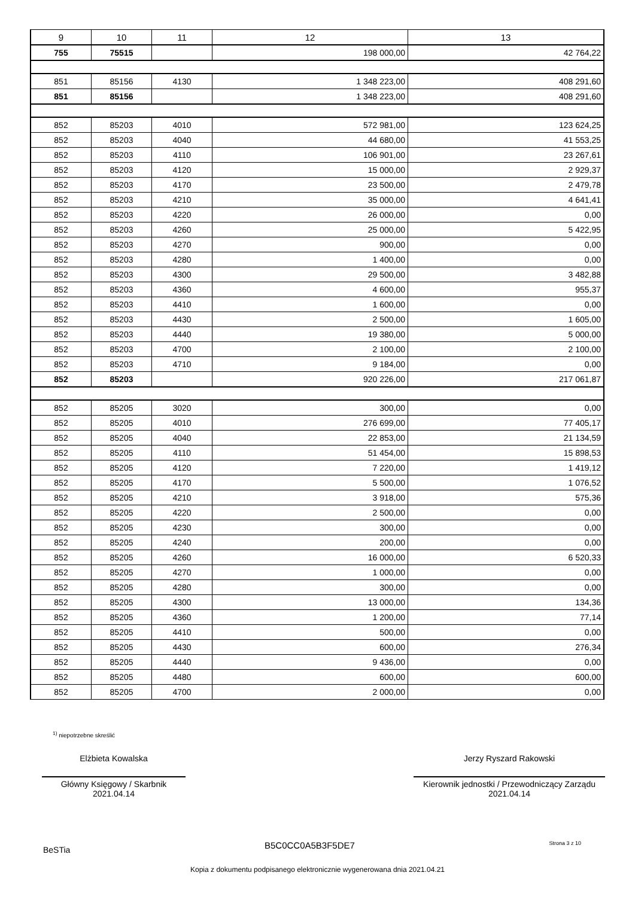| 9 | 10 | 11 | 12 | 13 |
| --- | --- | --- | --- | --- |
| 755 | 75515 | | 198 000,00 | 42 764,22 |
| 851 | 85156 | 4130 | 1 348 223,00 | 408 291,60 |
| 851 | 85156 | | 1 348 223,00 | 408 291,60 |
| 852 | 85203 | 4010 | 572 981,00 | 123 624,25 |
| 852 | 85203 | 4040 | 44 680,00 | 41 553,25 |
| 852 | 85203 | 4110 | 106 901,00 | 23 267,61 |
| 852 | 85203 | 4120 | 15 000,00 | 2 929,37 |
| 852 | 85203 | 4170 | 23 500,00 | 2 479,78 |
| 852 | 85203 | 4210 | 35 000,00 | 4 641,41 |
| 852 | 85203 | 4220 | 26 000,00 | 0,00 |
| 852 | 85203 | 4260 | 25 000,00 | 5 422,95 |
| 852 | 85203 | 4270 | 900,00 | 0,00 |
| 852 | 85203 | 4280 | 1 400,00 | 0,00 |
| 852 | 85203 | 4300 | 29 500,00 | 3 482,88 |
| 852 | 85203 | 4360 | 4 600,00 | 955,37 |
| 852 | 85203 | 4410 | 1 600,00 | 0,00 |
| 852 | 85203 | 4430 | 2 500,00 | 1 605,00 |
| 852 | 85203 | 4440 | 19 380,00 | 5 000,00 |
| 852 | 85203 | 4700 | 2 100,00 | 2 100,00 |
| 852 | 85203 | 4710 | 9 184,00 | 0,00 |
| 852 | 85203 | | 920 226,00 | 217 061,87 |
| 852 | 85205 | 3020 | 300,00 | 0,00 |
| 852 | 85205 | 4010 | 276 699,00 | 77 405,17 |
| 852 | 85205 | 4040 | 22 853,00 | 21 134,59 |
| 852 | 85205 | 4110 | 51 454,00 | 15 898,53 |
| 852 | 85205 | 4120 | 7 220,00 | 1 419,12 |
| 852 | 85205 | 4170 | 5 500,00 | 1 076,52 |
| 852 | 85205 | 4210 | 3 918,00 | 575,36 |
| 852 | 85205 | 4220 | 2 500,00 | 0,00 |
| 852 | 85205 | 4230 | 300,00 | 0,00 |
| 852 | 85205 | 4240 | 200,00 | 0,00 |
| 852 | 85205 | 4260 | 16 000,00 | 6 520,33 |
| 852 | 85205 | 4270 | 1 000,00 | 0,00 |
| 852 | 85205 | 4280 | 300,00 | 0,00 |
| 852 | 85205 | 4300 | 13 000,00 | 134,36 |
| 852 | 85205 | 4360 | 1 200,00 | 77,14 |
| 852 | 85205 | 4410 | 500,00 | 0,00 |
| 852 | 85205 | 4430 | 600,00 | 276,34 |
| 852 | 85205 | 4440 | 9 436,00 | 0,00 |
| 852 | 85205 | 4480 | 600,00 | 600,00 |
| 852 | 85205 | 4700 | 2 000,00 | 0,00 |
<sup>1)</sup> niepotrzebne skreślić
Elżbieta Kowalska
Główny Księgowy / Skarbnik
2021.04.14
Jerzy Ryszard Rakowski
Kierownik jednostki / Przewodniczący Zarządu
2021.04.14
BeSTia B5C0CC0A5B3F5DE7 Strona 3 z 10
Kopia z dokumentu podpisanego elektronicznie wygenerowana dnia 2021.04.21